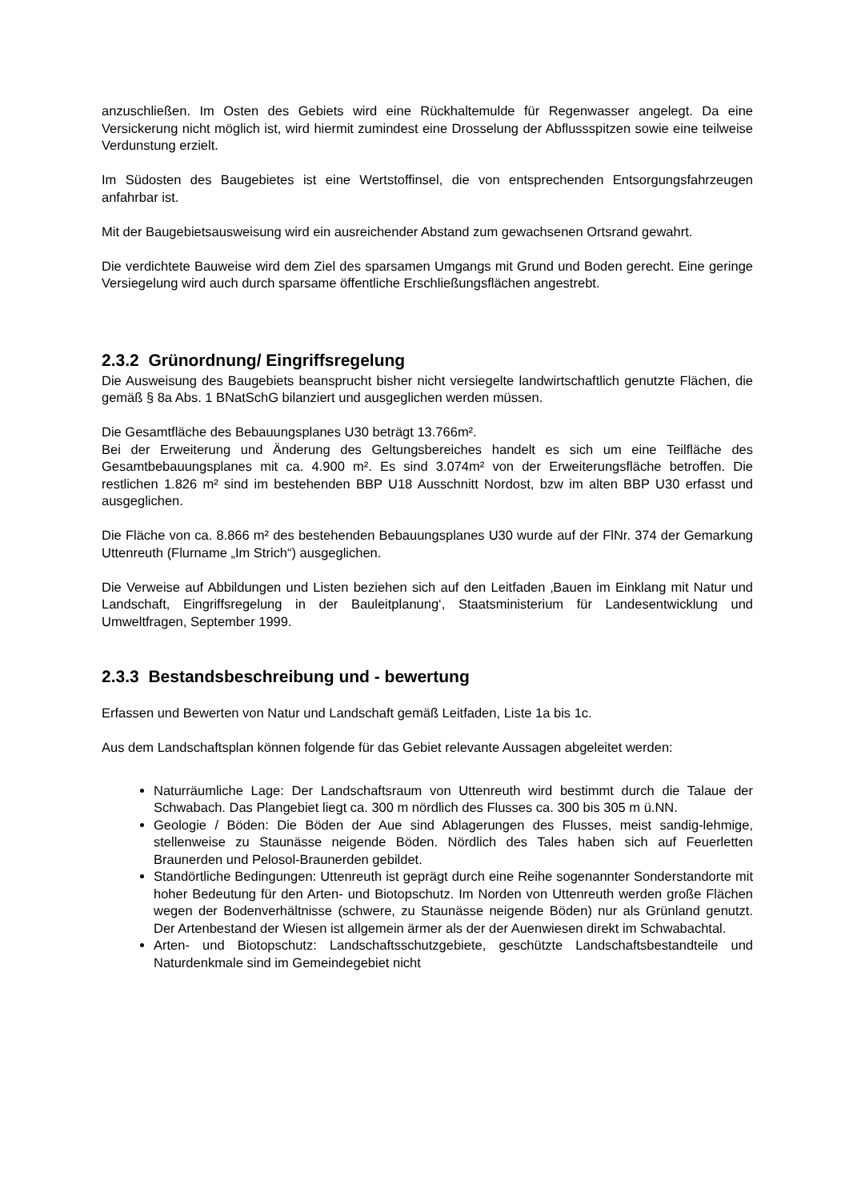anzuschließen. Im Osten des Gebiets wird eine Rückhaltemulde für Regenwasser angelegt. Da eine Versickerung nicht möglich ist, wird hiermit zumindest eine Drosselung der Abflussspitzen sowie eine teilweise Verdunstung erzielt.
Im Südosten des Baugebietes ist eine Wertstoffinsel, die von entsprechenden Entsorgungsfahrzeugen anfahrbar ist.
Mit der Baugebietsausweisung wird ein ausreichender Abstand zum gewachsenen Ortsrand gewahrt.
Die verdichtete Bauweise wird dem Ziel des sparsamen Umgangs mit Grund und Boden gerecht. Eine geringe Versiegelung wird auch durch sparsame öffentliche Erschließungsflächen angestrebt.
2.3.2 Grünordnung/ Eingriffsregelung
Die Ausweisung des Baugebiets beansprucht bisher nicht versiegelte landwirtschaftlich genutzte Flächen, die gemäß § 8a Abs. 1 BNatSchG bilanziert und ausgeglichen werden müssen.
Die Gesamtfläche des Bebauungsplanes U30 beträgt 13.766m².
Bei der Erweiterung und Änderung des Geltungsbereiches handelt es sich um eine Teilfläche des Gesamtbebauungsplanes mit ca. 4.900 m². Es sind 3.074m² von der Erweiterungsfläche betroffen. Die restlichen 1.826 m² sind im bestehenden BBP U18 Ausschnitt Nordost, bzw im alten BBP U30 erfasst und ausgeglichen.
Die Fläche von ca. 8.866 m² des bestehenden Bebauungsplanes U30 wurde auf der FlNr. 374 der Gemarkung Uttenreuth (Flurname „Im Strich“) ausgeglichen.
Die Verweise auf Abbildungen und Listen beziehen sich auf den Leitfaden ‚Bauen im Einklang mit Natur und Landschaft, Eingriffsregelung in der Bauleitplanung‘, Staatsministerium für Landesentwicklung und Umweltfragen, September 1999.
2.3.3 Bestandsbeschreibung und - bewertung
Erfassen und Bewerten von Natur und Landschaft gemäß Leitfaden, Liste 1a bis 1c.
Aus dem Landschaftsplan können folgende für das Gebiet relevante Aussagen abgeleitet werden:
Naturräumliche Lage: Der Landschaftsraum von Uttenreuth wird bestimmt durch die Talaue der Schwabach. Das Plangebiet liegt ca. 300 m nördlich des Flusses ca. 300 bis 305 m ü.NN.
Geologie / Böden: Die Böden der Aue sind Ablagerungen des Flusses, meist sandig-lehmige, stellenweise zu Staunässe neigende Böden. Nördlich des Tales haben sich auf Feuerletten Braunerden und Pelosol-Braunerden gebildet.
Standörtliche Bedingungen: Uttenreuth ist geprägt durch eine Reihe sogenannter Sonderstandorte mit hoher Bedeutung für den Arten- und Biotopschutz. Im Norden von Uttenreuth werden große Flächen wegen der Bodenverhältnisse (schwere, zu Staunässe neigende Böden) nur als Grünland genutzt. Der Artenbestand der Wiesen ist allgemein ärmer als der der Auenwiesen direkt im Schwabachtal.
Arten- und Biotopschutz: Landschaftsschutzgebiete, geschützte Landschaftsbestandteile und Naturdenkmale sind im Gemeindegebiet nicht